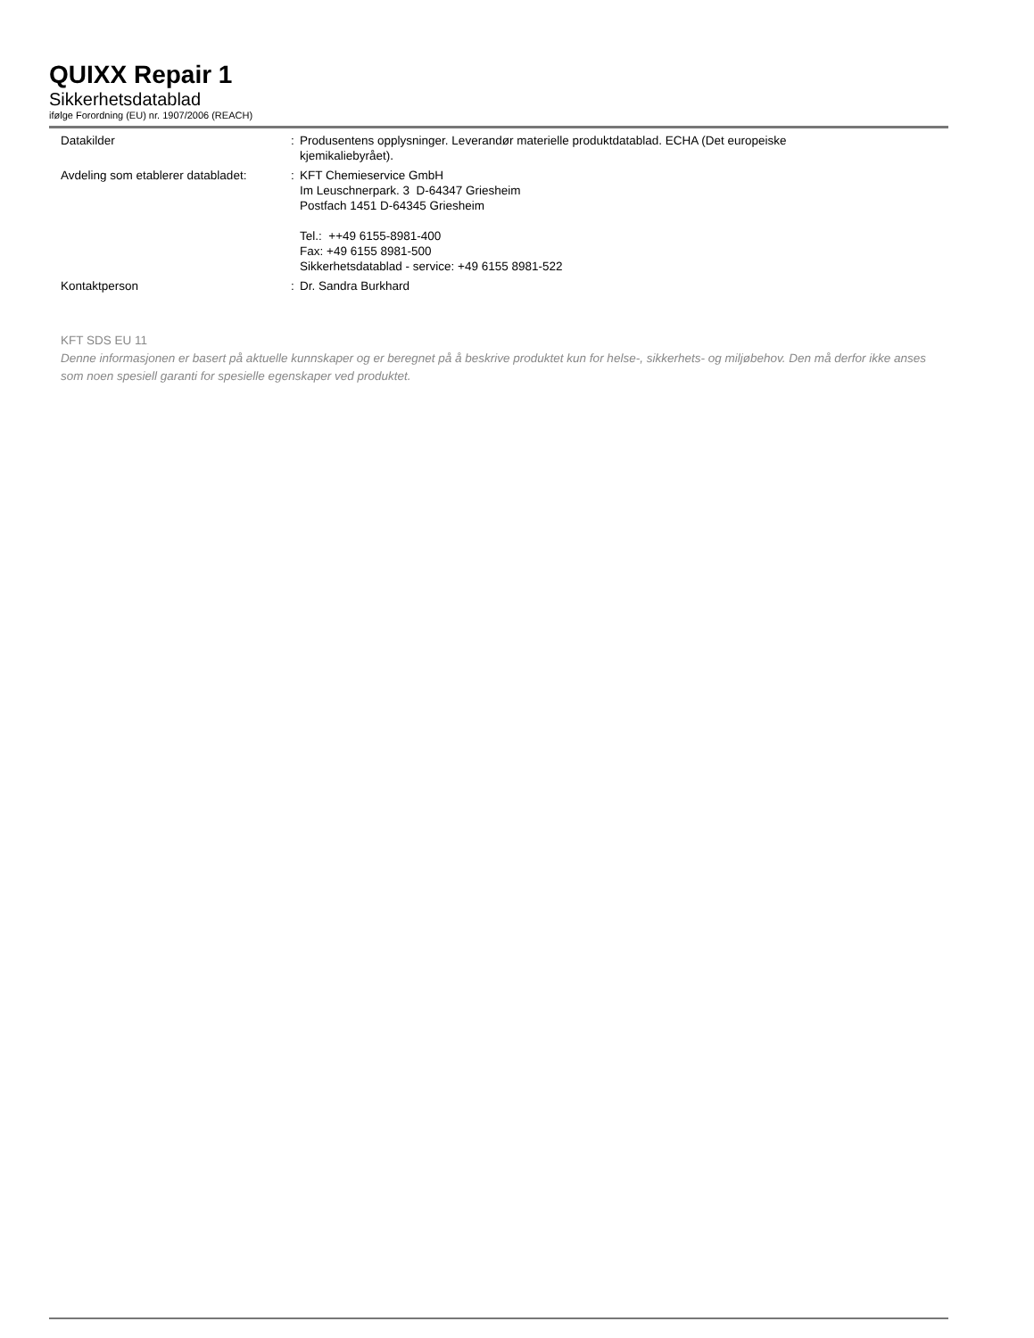QUIXX Repair 1
Sikkerhetsdatablad
ifølge Forordning (EU) nr. 1907/2006 (REACH)
| Datakilder | : | Produsentens opplysninger. Leverandør materielle produktdatablad. ECHA (Det europeiske kjemikaliebyrået). |
| Avdeling som etablerer databladet: | : | KFT Chemieservice GmbH Im Leuschnerpark. 3 D-64347 Griesheim Postfach 1451 D-64345 Griesheim Tel.: ++49 6155-8981-400 Fax: +49 6155 8981-500 Sikkerhetsdatablad - service: +49 6155 8981-522 |
| Kontaktperson | : | Dr. Sandra Burkhard |
KFT SDS EU 11
Denne informasjonen er basert på aktuelle kunnskaper og er beregnet på å beskrive produktet kun for helse-, sikkerhets- og miljøbehov. Den må derfor ikke anses som noen spesiell garanti for spesielle egenskaper ved produktet.